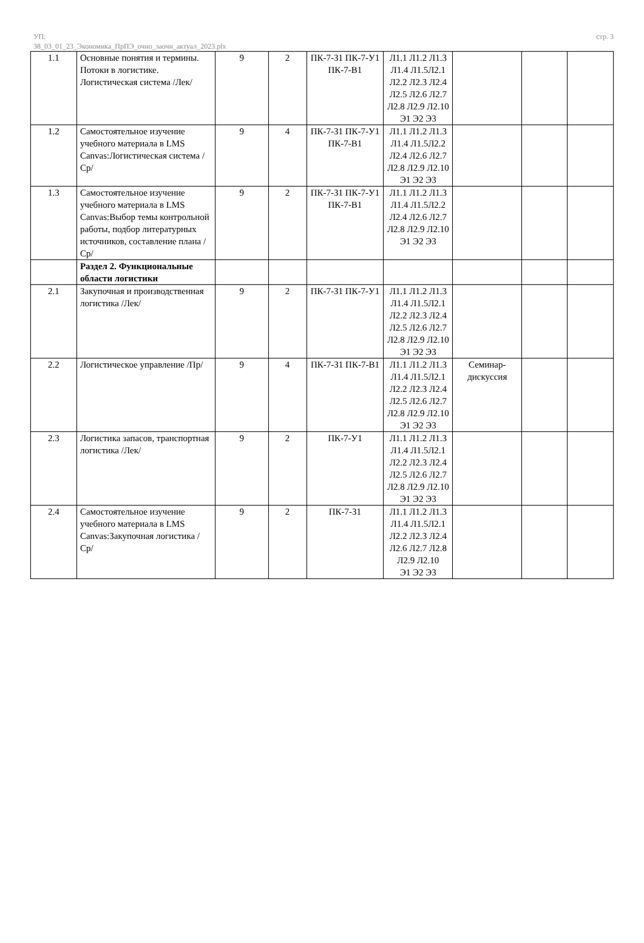УП:
38_03_01_23_Экономика_ПрПЭ_очно_заочн_актуал_2023.plx
стр. 3
| 1.1 | Основные понятия и термины. Потоки в логистике. Логистическая система /Лек/ | 9 | 2 | ПК-7-З1 ПК-7-У1 ПК-7-В1 | Л1.1 Л1.2 Л1.3 Л1.4 Л1.5Л2.1 Л2.2 Л2.3 Л2.4 Л2.5 Л2.6 Л2.7 Л2.8 Л2.9 Л2.10 Э1 Э2 Э3 | | | |
| 1.2 | Самостоятельное изучение учебного материала в LMS Canvas:Логистическая система /Ср/ | 9 | 4 | ПК-7-З1 ПК-7-У1 ПК-7-В1 | Л1.1 Л1.2 Л1.3 Л1.4 Л1.5Л2.2 Л2.4 Л2.6 Л2.7 Л2.8 Л2.9 Л2.10 Э1 Э2 Э3 | | | |
| 1.3 | Самостоятельное изучение учебного материала в LMS Canvas:Выбор темы контрольной работы, подбор литературных источников, составление плана /Ср/ | 9 | 2 | ПК-7-З1 ПК-7-У1 ПК-7-В1 | Л1.1 Л1.2 Л1.3 Л1.4 Л1.5Л2.2 Л2.4 Л2.6 Л2.7 Л2.8 Л2.9 Л2.10 Э1 Э2 Э3 | | | |
| | Раздел 2. Функциональные области логистики | | | | | | | |
| 2.1 | Закупочная и производственная логистика /Лек/ | 9 | 2 | ПК-7-З1 ПК-7-У1 | Л1.1 Л1.2 Л1.3 Л1.4 Л1.5Л2.1 Л2.2 Л2.3 Л2.4 Л2.5 Л2.6 Л2.7 Л2.8 Л2.9 Л2.10 Э1 Э2 Э3 | | | |
| 2.2 | Логистическое управление /Пр/ | 9 | 4 | ПК-7-З1 ПК-7-В1 | Л1.1 Л1.2 Л1.3 Л1.4 Л1.5Л2.1 Л2.2 Л2.3 Л2.4 Л2.5 Л2.6 Л2.7 Л2.8 Л2.9 Л2.10 Э1 Э2 Э3 | Семинар-дискуссия | | |
| 2.3 | Логистика запасов, транспортная логистика /Лек/ | 9 | 2 | ПК-7-У1 | Л1.1 Л1.2 Л1.3 Л1.4 Л1.5Л2.1 Л2.2 Л2.3 Л2.4 Л2.5 Л2.6 Л2.7 Л2.8 Л2.9 Л2.10 Э1 Э2 Э3 | | | |
| 2.4 | Самостоятельное изучение учебного материала в LMS Canvas:Закупочная логистика /Ср/ | 9 | 2 | ПК-7-З1 | Л1.1 Л1.2 Л1.3 Л1.4 Л1.5Л2.1 Л2.2 Л2.3 Л2.4 Л2.6 Л2.7 Л2.8 Л2.9 Л2.10 Э1 Э2 Э3 | | | |